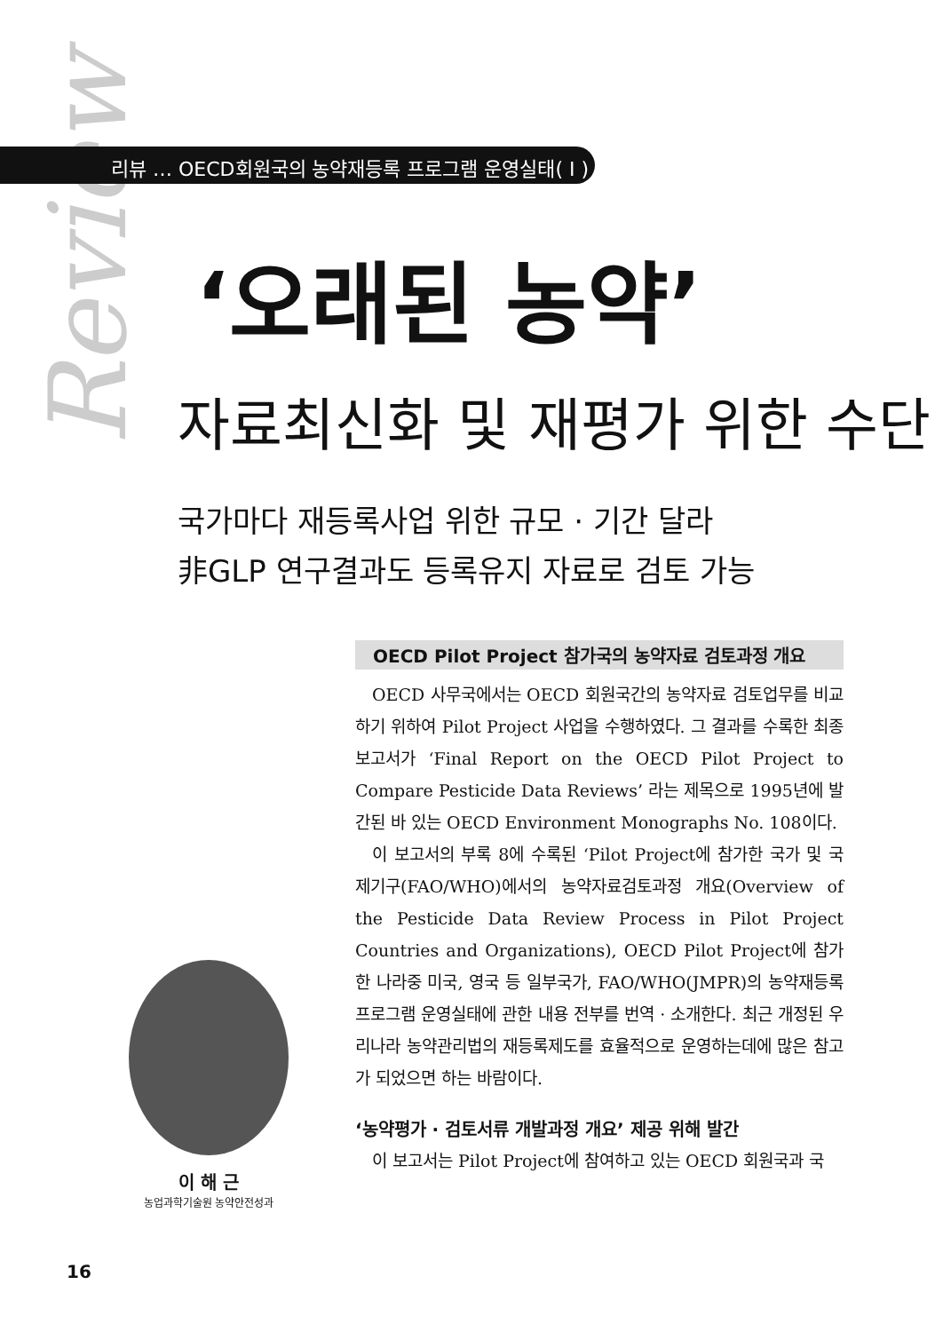Review
리뷰 … OECD회원국의 농약재등록 프로그램 운영실태( I )
‘오래된 농약’
자료최신화 및 재평가 위한 수단
국가마다 재등록사업 위한 규모 · 기간 달라
非GLP 연구결과도 등록유지 자료로 검토 가능
이 해 근
농업과학기술원 농약안전성과
OECD Pilot Project 참가국의 농약자료 검토과정 개요
OECD 사무국에서는 OECD 회원국간의 농약자료 검토업무를 비교하기 위하여 Pilot Project 사업을 수행하였다. 그 결과를 수록한 최종보고서가 ‘Final Report on the OECD Pilot Project to Compare Pesticide Data Reviews’ 라는 제목으로 1995년에 발간된 바 있는 OECD Environment Monographs No. 108이다.
이 보고서의 부록 8에 수록된 ‘Pilot Project에 참가한 국가 및 국제기구(FAO/WHO)에서의 농약자료검토과정 개요(Overview of the Pesticide Data Review Process in Pilot Project Countries and Organizations), OECD Pilot Project에 참가한 나라중 미국, 영국 등 일부국가, FAO/WHO(JMPR)의 농약재등록 프로그램 운영실태에 관한 내용 전부를 번역 · 소개한다. 최근 개정된 우리나라 농약관리법의 재등록제도를 효율적으로 운영하는데에 많은 참고가 되었으면 하는 바람이다.
‘농약평가 · 검토서류 개발과정 개요’ 제공 위해 발간
이 보고서는 Pilot Project에 참여하고 있는 OECD 회원국과 국
16